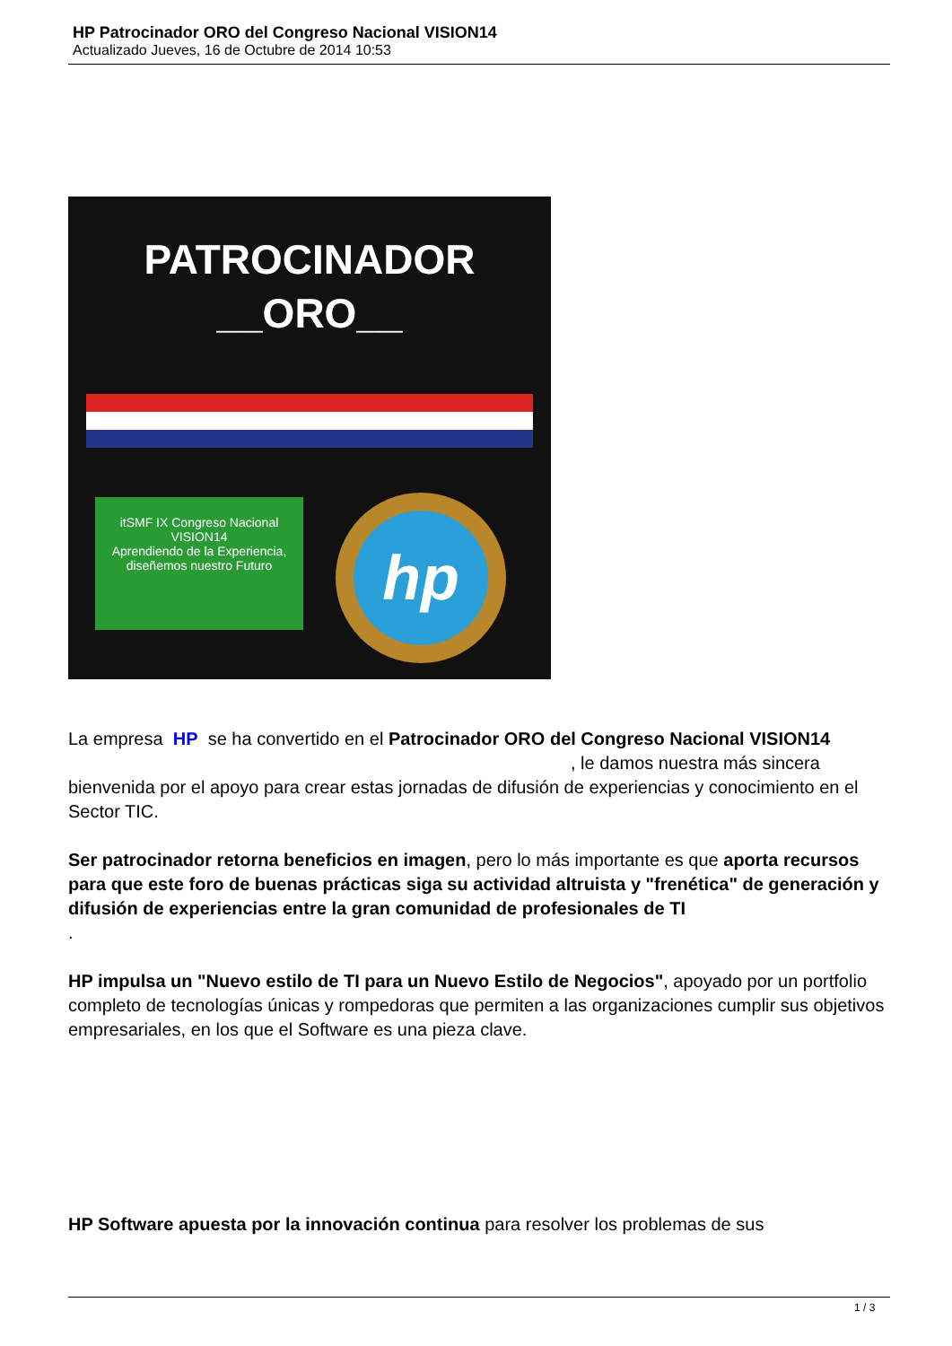HP Patrocinador ORO del Congreso Nacional VISION14
Actualizado Jueves, 16 de Octubre de 2014 10:53
PATROCINADOR
__ORO__
itSMF IX Congreso Nacional VISION14
Aprendiendo de la Experiencia, diseñemos nuestro Futuro
hp
La empresa HP se ha convertido en el Patrocinador ORO del Congreso Nacional VISION14 , le damos nuestra más sincera bienvenida por el apoyo para crear estas jornadas de difusión de experiencias y conocimiento en el Sector TIC.
Ser patrocinador retorna beneficios en imagen, pero lo más importante es que aporta recursos para que este foro de buenas prácticas siga su actividad altruista y "frenética" de generación y difusión de experiencias entre la gran comunidad de profesionales de TI
.
HP impulsa un "Nuevo estilo de TI para un Nuevo Estilo de Negocios", apoyado por un portfolio completo de tecnologías únicas y rompedoras que permiten a las organizaciones cumplir sus objetivos empresariales, en los que el Software es una pieza clave.
HP Software apuesta por la innovación continua para resolver los problemas de sus
1 / 3